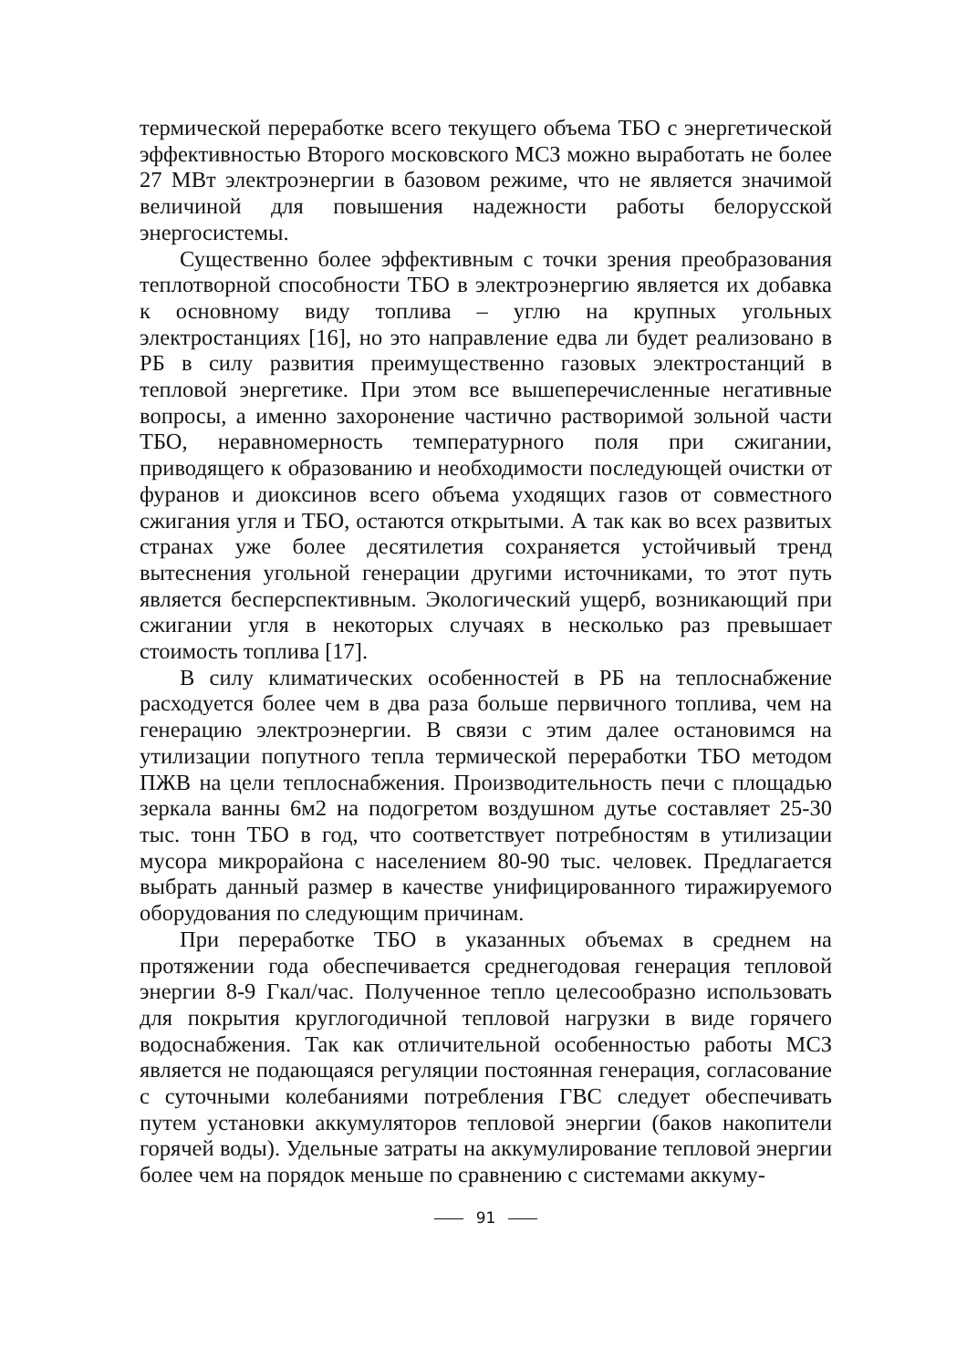термической переработке всего текущего объема ТБО с энергетической эффективностью Второго московского МСЗ можно выработать не более 27 МВт электроэнергии в базовом режиме, что не является значимой величиной для повышения надежности работы белорусской энергосистемы.
Существенно более эффективным с точки зрения преобразования теплотворной способности ТБО в электроэнергию является их добавка к основному виду топлива – углю на крупных угольных электростанциях [16], но это направление едва ли будет реализовано в РБ в силу развития преимущественно газовых электростанций в тепловой энергетике. При этом все вышеперечисленные негативные вопросы, а именно захоронение частично растворимой зольной части ТБО, неравномерность температурного поля при сжигании, приводящего к образованию и необходимости последующей очистки от фуранов и диоксинов всего объема уходящих газов от совместного сжигания угля и ТБО, остаются открытыми. А так как во всех развитых странах уже более десятилетия сохраняется устойчивый тренд вытеснения угольной генерации другими источниками, то этот путь является бесперспективным. Экологический ущерб, возникающий при сжигании угля в некоторых случаях в несколько раз превышает стоимость топлива [17].
В силу климатических особенностей в РБ на теплоснабжение расходуется более чем в два раза больше первичного топлива, чем на генерацию электроэнергии. В связи с этим далее остановимся на утилизации попутного тепла термической переработки ТБО методом ПЖВ на цели теплоснабжения. Производительность печи с площадью зеркала ванны 6м2 на подогретом воздушном дутье составляет 25-30 тыс. тонн ТБО в год, что соответствует потребностям в утилизации мусора микрорайона с населением 80-90 тыс. человек. Предлагается выбрать данный размер в качестве унифицированного тиражируемого оборудования по следующим причинам.
При переработке ТБО в указанных объемах в среднем на протяжении года обеспечивается среднегодовая генерация тепловой энергии 8-9 Гкал/час. Полученное тепло целесообразно использовать для покрытия круглогодичной тепловой нагрузки в виде горячего водоснабжения. Так как отличительной особенностью работы МСЗ является не подающаяся регуляции постоянная генерация, согласование с суточными колебаниями потребления ГВС следует обеспечивать путем установки аккумуляторов тепловой энергии (баков накопители горячей воды). Удельные затраты на аккумулирование тепловой энергии более чем на порядок меньше по сравнению с системами аккуму-
91